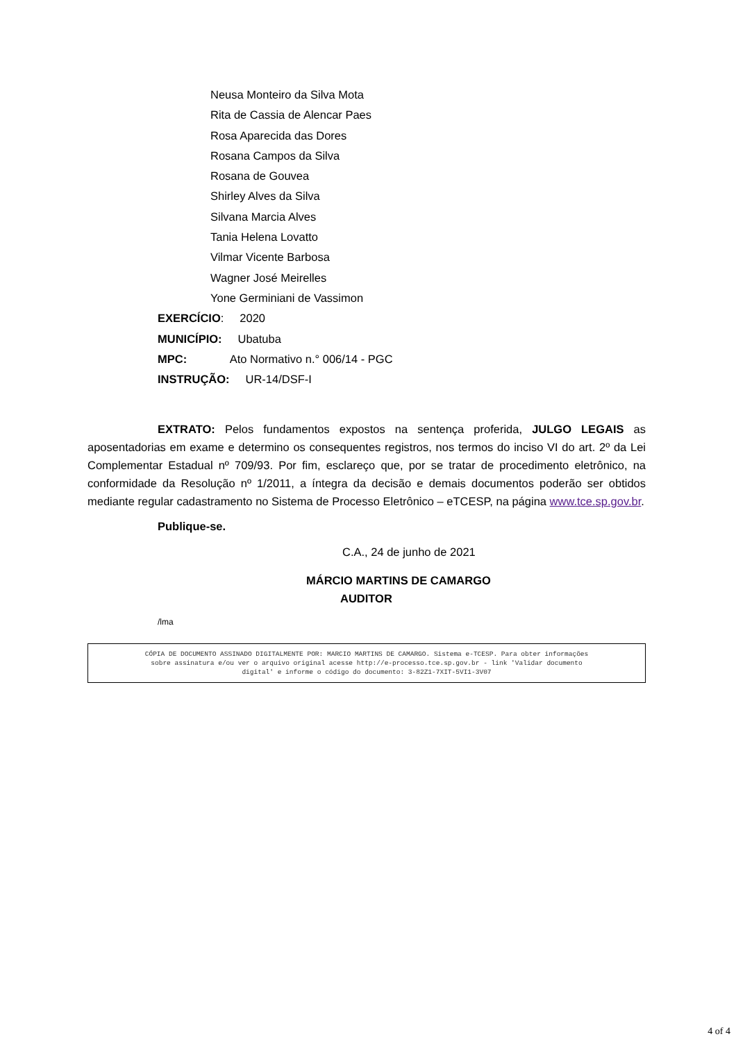Neusa Monteiro da Silva Mota
Rita de Cassia de Alencar Paes
Rosa Aparecida das Dores
Rosana Campos da Silva
Rosana de Gouvea
Shirley Alves da Silva
Silvana Marcia Alves
Tania Helena Lovatto
Vilmar Vicente Barbosa
Wagner José Meirelles
Yone Germiniani de Vassimon
EXERCÍCIO: 2020
MUNICÍPIO: Ubatuba
MPC: Ato Normativo n.° 006/14 - PGC
INSTRUÇÃO: UR-14/DSF-I
EXTRATO: Pelos fundamentos expostos na sentença proferida, JULGO LEGAIS as aposentadorias em exame e determino os consequentes registros, nos termos do inciso VI do art. 2º da Lei Complementar Estadual nº 709/93. Por fim, esclareço que, por se tratar de procedimento eletrônico, na conformidade da Resolução nº 1/2011, a íntegra da decisão e demais documentos poderão ser obtidos mediante regular cadastramento no Sistema de Processo Eletrônico – eTCESP, na página www.tce.sp.gov.br.
Publique-se.
C.A., 24 de junho de 2021
MÁRCIO MARTINS DE CAMARGO
AUDITOR
/lma
CÓPIA DE DOCUMENTO ASSINADO DIGITALMENTE POR: MARCIO MARTINS DE CAMARGO. Sistema e-TCESP. Para obter informações
sobre assinatura e/ou ver o arquivo original acesse http://e-processo.tce.sp.gov.br - link 'Validar documento
digital' e informe o código do documento: 3-82Z1-7XIT-5VI1-3V07
4 of 4